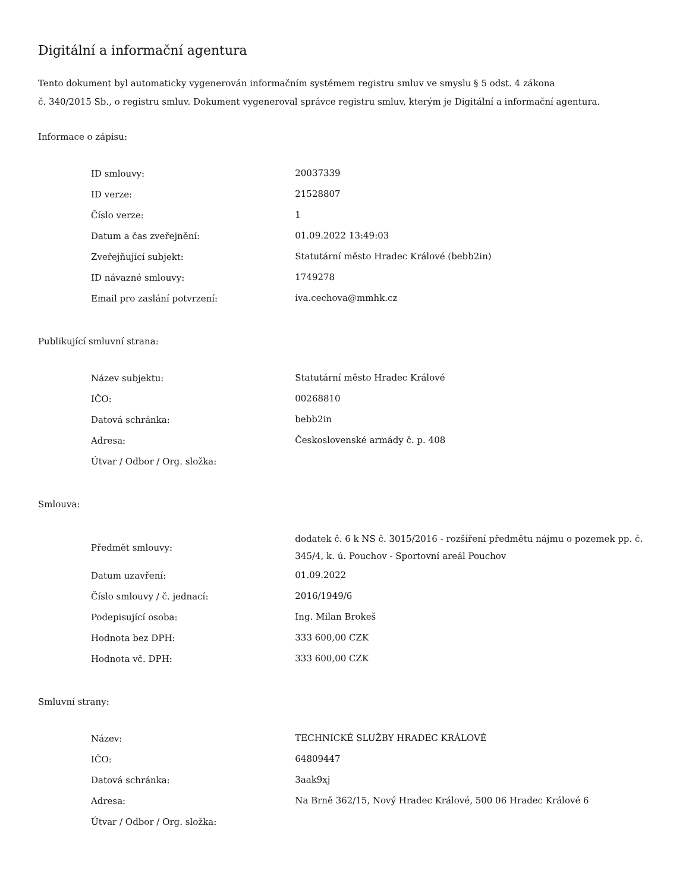Digitální a informační agentura
Tento dokument byl automaticky vygenerován informačním systémem registru smluv ve smyslu § 5 odst. 4 zákona
č. 340/2015 Sb., o registru smluv. Dokument vygeneroval správce registru smluv, kterým je Digitální a informační agentura.
Informace o zápisu:
| ID smlouvy: | 20037339 |
| ID verze: | 21528807 |
| Číslo verze: | 1 |
| Datum a čas zveřejnění: | 01.09.2022 13:49:03 |
| Zveřejňující subjekt: | Statutární město Hradec Králové (bebb2in) |
| ID návazné smlouvy: | 1749278 |
| Email pro zaslání potvrzení: | iva.cechova@mmhk.cz |
Publikující smluvní strana:
| Název subjektu: | Statutární město Hradec Králové |
| IČO: | 00268810 |
| Datová schránka: | bebb2in |
| Adresa: | Československé armády č. p. 408 |
| Útvar / Odbor / Org. složka: | |
Smlouva:
| Předmět smlouvy: | dodatek č. 6 k NS č. 3015/2016 - rozšíření předmětu nájmu o pozemek pp. č. 345/4, k. ú. Pouchov - Sportovní areál Pouchov |
| Datum uzavření: | 01.09.2022 |
| Číslo smlouvy / č. jednací: | 2016/1949/6 |
| Podepisující osoba: | Ing. Milan Brokeš |
| Hodnota bez DPH: | 333 600,00 CZK |
| Hodnota vč. DPH: | 333 600,00 CZK |
Smluvní strany:
| Název: | TECHNICKÉ SLUŽBY HRADEC KRÁLOVÉ |
| IČO: | 64809447 |
| Datová schránka: | 3aak9xj |
| Adresa: | Na Brně 362/15, Nový Hradec Králové, 500 06 Hradec Králové 6 |
| Útvar / Odbor / Org. složka: | |